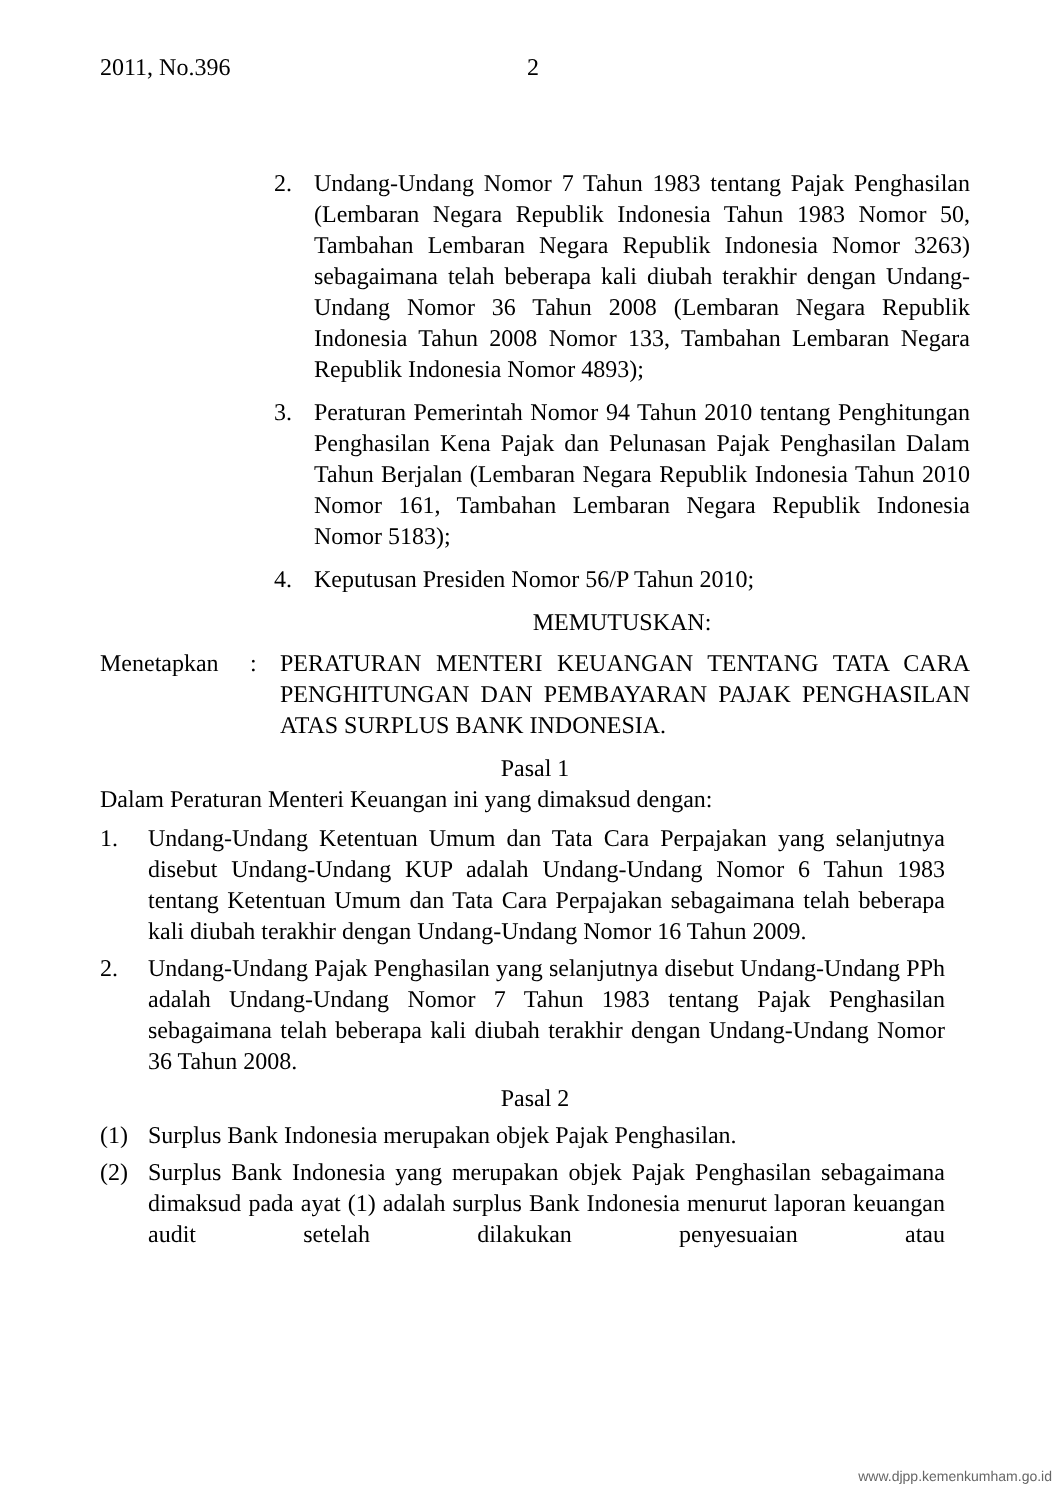2011, No.396 2
2. Undang-Undang Nomor 7 Tahun 1983 tentang Pajak Penghasilan (Lembaran Negara Republik Indonesia Tahun 1983 Nomor 50, Tambahan Lembaran Negara Republik Indonesia Nomor 3263) sebagaimana telah beberapa kali diubah terakhir dengan Undang-Undang Nomor 36 Tahun 2008 (Lembaran Negara Republik Indonesia Tahun 2008 Nomor 133, Tambahan Lembaran Negara Republik Indonesia Nomor 4893);
3. Peraturan Pemerintah Nomor 94 Tahun 2010 tentang Penghitungan Penghasilan Kena Pajak dan Pelunasan Pajak Penghasilan Dalam Tahun Berjalan (Lembaran Negara Republik Indonesia Tahun 2010 Nomor 161, Tambahan Lembaran Negara Republik Indonesia Nomor 5183);
4. Keputusan Presiden Nomor 56/P Tahun 2010;
MEMUTUSKAN:
Menetapkan: PERATURAN MENTERI KEUANGAN TENTANG TATA CARA PENGHITUNGAN DAN PEMBAYARAN PAJAK PENGHASILAN ATAS SURPLUS BANK INDONESIA.
Pasal 1
Dalam Peraturan Menteri Keuangan ini yang dimaksud dengan:
1. Undang-Undang Ketentuan Umum dan Tata Cara Perpajakan yang selanjutnya disebut Undang-Undang KUP adalah Undang-Undang Nomor 6 Tahun 1983 tentang Ketentuan Umum dan Tata Cara Perpajakan sebagaimana telah beberapa kali diubah terakhir dengan Undang-Undang Nomor 16 Tahun 2009.
2. Undang-Undang Pajak Penghasilan yang selanjutnya disebut Undang-Undang PPh adalah Undang-Undang Nomor 7 Tahun 1983 tentang Pajak Penghasilan sebagaimana telah beberapa kali diubah terakhir dengan Undang-Undang Nomor 36 Tahun 2008.
Pasal 2
(1) Surplus Bank Indonesia merupakan objek Pajak Penghasilan.
(2) Surplus Bank Indonesia yang merupakan objek Pajak Penghasilan sebagaimana dimaksud pada ayat (1) adalah surplus Bank Indonesia menurut laporan keuangan audit setelah dilakukan penyesuaian atau
www.djpp.kemenkumham.go.id